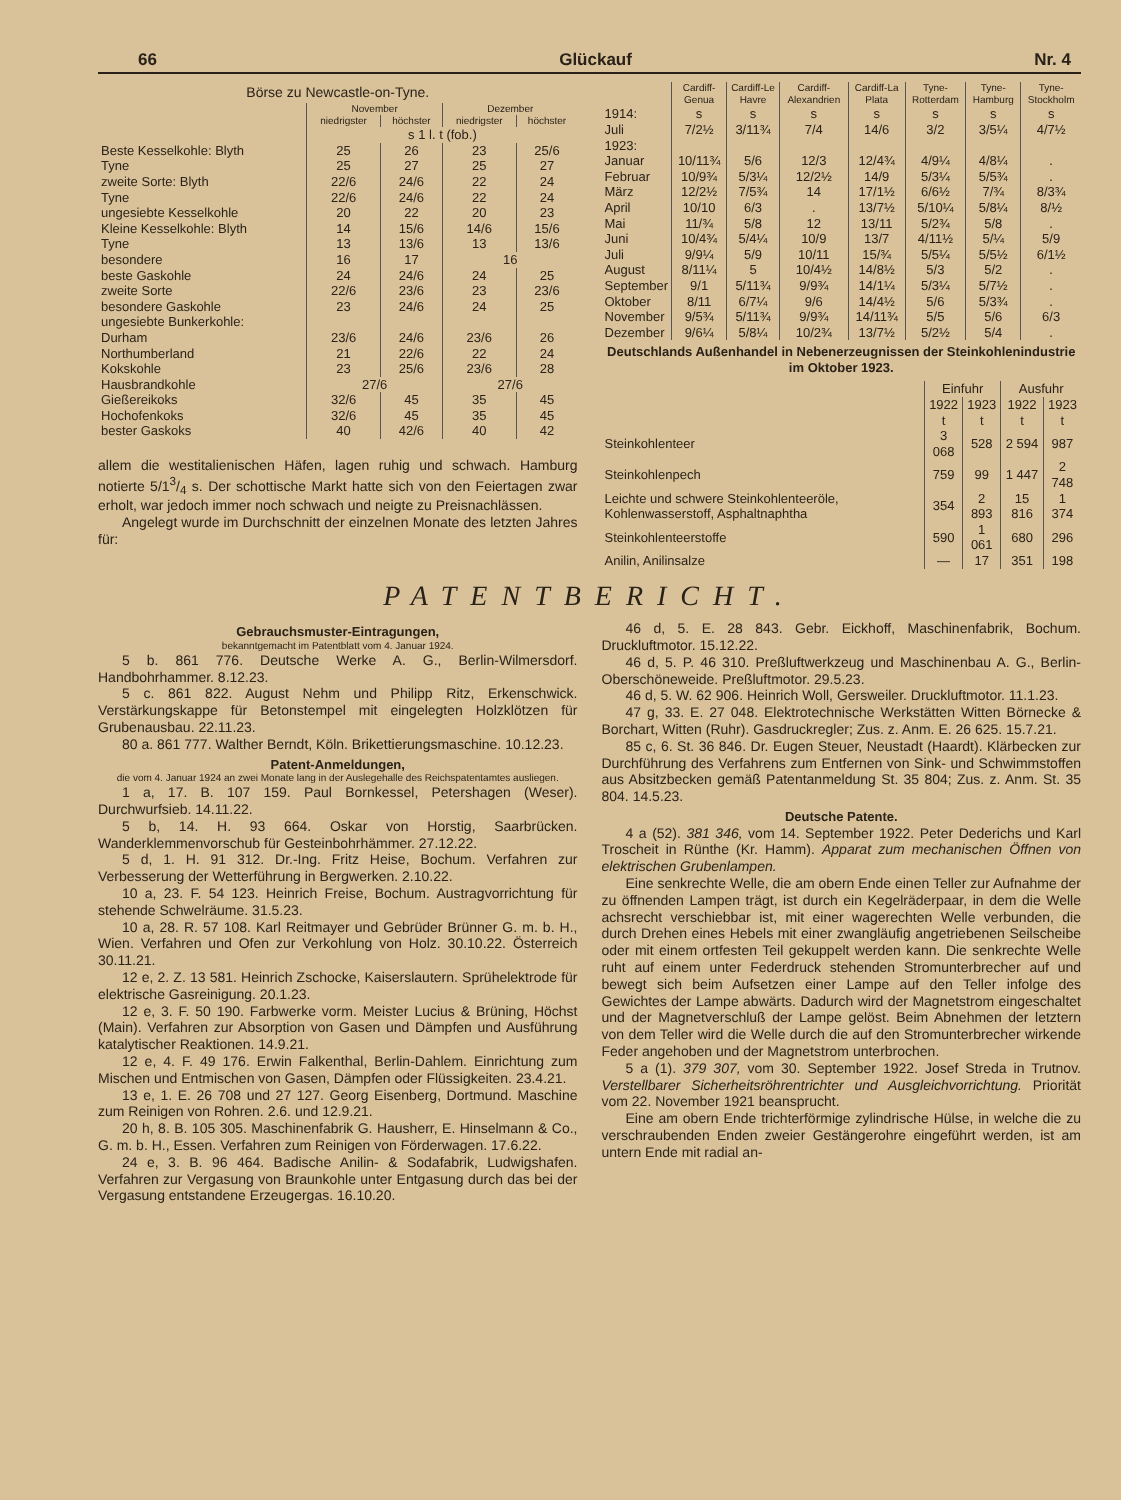66 Glückauf Nr. 4
Börse zu Newcastle-on-Tyne.
| | November | | Dezember | |
| | niedrigster | höchster | niedrigster | höchster |
| | s 1 l. t (fob.) | | | |
| Beste Kesselkohle: Blyth | 25 | 26 | 23 | 25/6 |
| Tyne | 25 | 27 | 25 | 27 |
| zweite Sorte: Blyth | 22/6 | 24/6 | 22 | 24 |
| Tyne | 22/6 | 24/6 | 22 | 24 |
| ungesiebte Kesselkohle | 20 | 22 | 20 | 23 |
| Kleine Kesselkohle: Blyth | 14 | 15/6 | 14/6 | 15/6 |
| Tyne | 13 | 13/6 | 13 | 13/6 |
| besondere | 16 | 17 | 16 | |
| beste Gaskohle | 24 | 24/6 | 24 | 25 |
| zweite Sorte | 22/6 | 23/6 | 23 | 23/6 |
| besondere Gaskohle | 23 | 24/6 | 24 | 25 |
| ungesiebte Bunkerkohle: | | | | |
| Durham | 23/6 | 24/6 | 23/6 | 26 |
| Northumberland | 21 | 22/6 | 22 | 24 |
| Kokskohle | 23 | 25/6 | 23/6 | 28 |
| Hausbrandkohle | 27/6 | | 27/6 | |
| Gießereikoks | 32/6 | 45 | 35 | 45 |
| Hochofenkoks | 32/6 | 45 | 35 | 45 |
| bester Gaskoks | 40 | 42/6 | 40 | 42 |
allem die westitalienischen Häfen, lagen ruhig und schwach. Hamburg notierte 5/13/4 s. Der schottische Markt hatte sich von den Feiertagen zwar erholt, war jedoch immer noch schwach und neigte zu Preisnachlässen.
Angelegt wurde im Durchschnitt der einzelnen Monate des letzten Jahres für:
| | Cardiff-Genua | Cardiff-Le Havre | Cardiff-Alexandrien | Cardiff-La Plata | Tyne-Rotterdam | Tyne-Hamburg | Tyne-Stockholm |
| 1914: | s | s | s | s | s | s | s |
| Juli | 7/2½ | 3/11¾ | 7/4 | 14/6 | 3/2 | 3/5¼ | 4/7½ |
| 1923: | | | | | | | |
| Januar | 10/11¾ | 5/6 | 12/3 | 12/4¾ | 4/9¼ | 4/8¼ | . |
| Februar | 10/9¾ | 5/3¼ | 12/2½ | 14/9 | 5/3¼ | 5/5¾ | . |
| März | 12/2½ | 7/5¾ | 14 | 17/1½ | 6/6½ | 7/¾ | 8/3¾ |
| April | 10/10 | 6/3 | . | 13/7½ | 5/10¼ | 5/8¼ | 8/½ |
| Mai | 11/¾ | 5/8 | 12 | 13/11 | 5/2¾ | 5/8 | . |
| Juni | 10/4¾ | 5/4¼ | 10/9 | 13/7 | 4/11½ | 5/¼ | 5/9 |
| Juli | 9/9¼ | 5/9 | 10/11 | 15/¾ | 5/5¼ | 5/5½ | 6/1½ |
| August | 8/11¼ | 5 | 10/4½ | 14/8½ | 5/3 | 5/2 | . |
| September | 9/1 | 5/11¾ | 9/9¾ | 14/1¼ | 5/3¼ | 5/7½ | . |
| Oktober | 8/11 | 6/7¼ | 9/6 | 14/4½ | 5/6 | 5/3¾ | . |
| November | 9/5¾ | 5/11¾ | 9/9¾ | 14/11¾ | 5/5 | 5/6 | 6/3 |
| Dezember | 9/6¼ | 5/8¼ | 10/2¾ | 13/7½ | 5/2½ | 5/4 | . |
Deutschlands Außenhandel in Nebenerzeugnissen der Steinkohlenindustrie im Oktober 1923.
| | Einfuhr | | Ausfuhr | |
| | 1922 t | 1923 t | 1922 t | 1923 t |
| Steinkohlenteer | 3 068 | 528 | 2 594 | 987 |
| Steinkohlenpech | 759 | 99 | 1 447 | 2 748 |
| Leichte und schwere Steinkohlenteeröle, Kohlenwasserstoff, Asphaltnaphtha | 354 | 2 893 | 15 816 | 1 374 |
| Steinkohlenteerstoffe | 590 | 1 061 | 680 | 296 |
| Anilin, Anilinsalze | — | 17 | 351 | 198 |
PATENTBERICHT.
Gebrauchsmuster-Eintragungen,
bekanntgemacht im Patentblatt vom 4. Januar 1924.
5 b. 861 776. Deutsche Werke A. G., Berlin-Wilmersdorf. Handbohrhammer. 8.12.23.
5 c. 861 822. August Nehm und Philipp Ritz, Erkenschwick. Verstärkungskappe für Betonstempel mit eingelegten Holzklötzen für Grubenausbau. 22.11.23.
80 a. 861 777. Walther Berndt, Köln. Brikettierungsmaschine. 10.12.23.
Patent-Anmeldungen,
die vom 4. Januar 1924 an zwei Monate lang in der Auslegehalle des Reichspatentamtes ausliegen.
1 a, 17. B. 107 159. Paul Bornkessel, Petershagen (Weser). Durchwurfsieb. 14.11.22.
5 b, 14. H. 93 664. Oskar von Horstig, Saarbrücken. Wanderklemmenvorschub für Gesteinbohrhämmer. 27.12.22.
5 d, 1. H. 91 312. Dr.-Ing. Fritz Heise, Bochum. Verfahren zur Verbesserung der Wetterführung in Bergwerken. 2.10.22.
10 a, 23. F. 54 123. Heinrich Freise, Bochum. Austragvorrichtung für stehende Schwelräume. 31.5.23.
10 a, 28. R. 57 108. Karl Reitmayer und Gebrüder Brünner G. m. b. H., Wien. Verfahren und Ofen zur Verkohlung von Holz. 30.10.22. Österreich 30.11.21.
12 e, 2. Z. 13 581. Heinrich Zschocke, Kaiserslautern. Sprühelektrode für elektrische Gasreinigung. 20.1.23.
12 e, 3. F. 50 190. Farbwerke vorm. Meister Lucius & Brüning, Höchst (Main). Verfahren zur Absorption von Gasen und Dämpfen und Ausführung katalytischer Reaktionen. 14.9.21.
12 e, 4. F. 49 176. Erwin Falkenthal, Berlin-Dahlem. Einrichtung zum Mischen und Entmischen von Gasen, Dämpfen oder Flüssigkeiten. 23.4.21.
13 e, 1. E. 26 708 und 27 127. Georg Eisenberg, Dortmund. Maschine zum Reinigen von Rohren. 2.6. und 12.9.21.
20 h, 8. B. 105 305. Maschinenfabrik G. Hausherr, E. Hinselmann & Co., G. m. b. H., Essen. Verfahren zum Reinigen von Förderwagen. 17.6.22.
24 e, 3. B. 96 464. Badische Anilin- & Sodafabrik, Ludwigshafen. Verfahren zur Vergasung von Braunkohle unter Entgasung durch das bei der Vergasung entstandene Erzeugergas. 16.10.20.
46 d, 5. E. 28 843. Gebr. Eickhoff, Maschinenfabrik, Bochum. Druckluftmotor. 15.12.22.
46 d, 5. P. 46 310. Preßluftwerkzeug und Maschinenbau A. G., Berlin-Oberschöneweide. Preßluftmotor. 29.5.23.
46 d, 5. W. 62 906. Heinrich Woll, Gersweiler. Druckluftmotor. 11.1.23.
47 g, 33. E. 27 048. Elektrotechnische Werkstätten Witten Börnecke & Borchart, Witten (Ruhr). Gasdruckregler; Zus. z. Anm. E. 26 625. 15.7.21.
85 c, 6. St. 36 846. Dr. Eugen Steuer, Neustadt (Haardt). Klärbecken zur Durchführung des Verfahrens zum Entfernen von Sink- und Schwimmstoffen aus Absitzbecken gemäß Patentanmeldung St. 35 804; Zus. z. Anm. St. 35 804. 14.5.23.
Deutsche Patente.
4 a (52). 381 346, vom 14. September 1922. Peter Dederichs und Karl Troscheit in Rünthe (Kr. Hamm). Apparat zum mechanischen Öffnen von elektrischen Grubenlampen.
Eine senkrechte Welle, die am obern Ende einen Teller zur Aufnahme der zu öffnenden Lampen trägt, ist durch ein Kegelräderpaar, in dem die Welle achsrecht verschiebbar ist, mit einer wagerechten Welle verbunden, die durch Drehen eines Hebels mit einer zwangläufig angetriebenen Seilscheibe oder mit einem ortfesten Teil gekuppelt werden kann. Die senkrechte Welle ruht auf einem unter Federdruck stehenden Stromunterbrecher auf und bewegt sich beim Aufsetzen einer Lampe auf den Teller infolge des Gewichtes der Lampe abwärts. Dadurch wird der Magnetstrom eingeschaltet und der Magnetverschluß der Lampe gelöst. Beim Abnehmen der letztern von dem Teller wird die Welle durch die auf den Stromunterbrecher wirkende Feder angehoben und der Magnetstrom unterbrochen.
5 a (1). 379 307, vom 30. September 1922. Josef Streda in Trutnov. Verstellbarer Sicherheitsröhrentrichter und Ausgleichvorrichtung. Priorität vom 22. November 1921 beansprucht.
Eine am obern Ende trichterförmige zylindrische Hülse, in welche die zu verschraubenden Enden zweier Gestängerohre eingeführt werden, ist am untern Ende mit radial an-